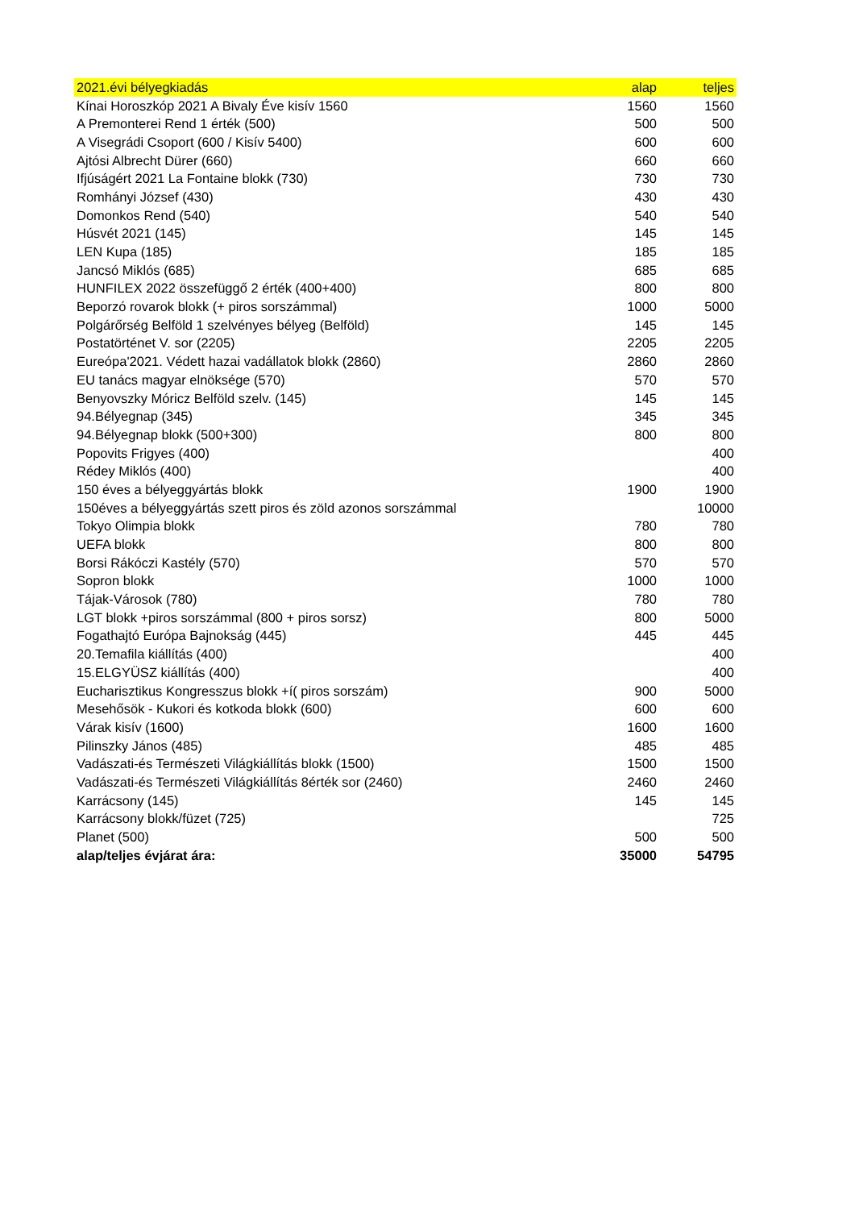| 2021.évi bélyegkiadás | alap | teljes |
| --- | --- | --- |
| Kínai Horoszkóp 2021 A Bivaly Éve kisív 1560 | 1560 | 1560 |
| A Premonterei Rend 1 érték (500) | 500 | 500 |
| A Visegrádi Csoport (600 / Kisív 5400) | 600 | 600 |
| Ajtósi Albrecht Dürer (660) | 660 | 660 |
| Ifjúságért 2021 La Fontaine blokk (730) | 730 | 730 |
| Romhányi József (430) | 430 | 430 |
| Domonkos Rend (540) | 540 | 540 |
| Húsvét 2021 (145) | 145 | 145 |
| LEN Kupa (185) | 185 | 185 |
| Jancsó Miklós (685) | 685 | 685 |
| HUNFILEX 2022 összefüggő 2 érték (400+400) | 800 | 800 |
| Beporzó rovarok blokk (+ piros sorszámmal) | 1000 | 5000 |
| Polgárőrség Belföld 1 szelvényes bélyeg (Belföld) | 145 | 145 |
| Postatörténet V. sor (2205) | 2205 | 2205 |
| Eureópa'2021. Védett hazai vadállatok blokk (2860) | 2860 | 2860 |
| EU tanács magyar elnöksége (570) | 570 | 570 |
| Benyovszky Móricz Belföld szelv. (145) | 145 | 145 |
| 94.Bélyegnap (345) | 345 | 345 |
| 94.Bélyegnap blokk (500+300) | 800 | 800 |
| Popovits Frigyes (400) | | 400 |
| Rédey Miklós (400) | | 400 |
| 150 éves a bélyeggyártás blokk | 1900 | 1900 |
| 150éves a bélyeggyártás szett piros és zöld azonos sorszámmal | | 10000 |
| Tokyo Olimpia blokk | 780 | 780 |
| UEFA blokk | 800 | 800 |
| Borsi Rákóczi Kastély (570) | 570 | 570 |
| Sopron blokk | 1000 | 1000 |
| Tájak-Városok (780) | 780 | 780 |
| LGT blokk +piros sorszámmal (800 + piros sorsz) | 800 | 5000 |
| Fogathajtó Európa Bajnokság (445) | 445 | 445 |
| 20.Temafila kiállítás (400) | | 400 |
| 15.ELGYÜSZ kiállítás (400) | | 400 |
| Eucharisztikus Kongresszus blokk +í( piros sorszám) | 900 | 5000 |
| Mesehősök - Kukori és kotkoda blokk (600) | 600 | 600 |
| Várak kisív (1600) | 1600 | 1600 |
| Pilinszky János (485) | 485 | 485 |
| Vadászati-és Természeti Világkiállítás blokk (1500) | 1500 | 1500 |
| Vadászati-és Természeti Világkiállítás 8érték sor (2460) | 2460 | 2460 |
| Karrácsony (145) | 145 | 145 |
| Karrácsony blokk/füzet (725) | | 725 |
| Planet (500) | 500 | 500 |
| alap/teljes évjárat ára: | 35000 | 54795 |